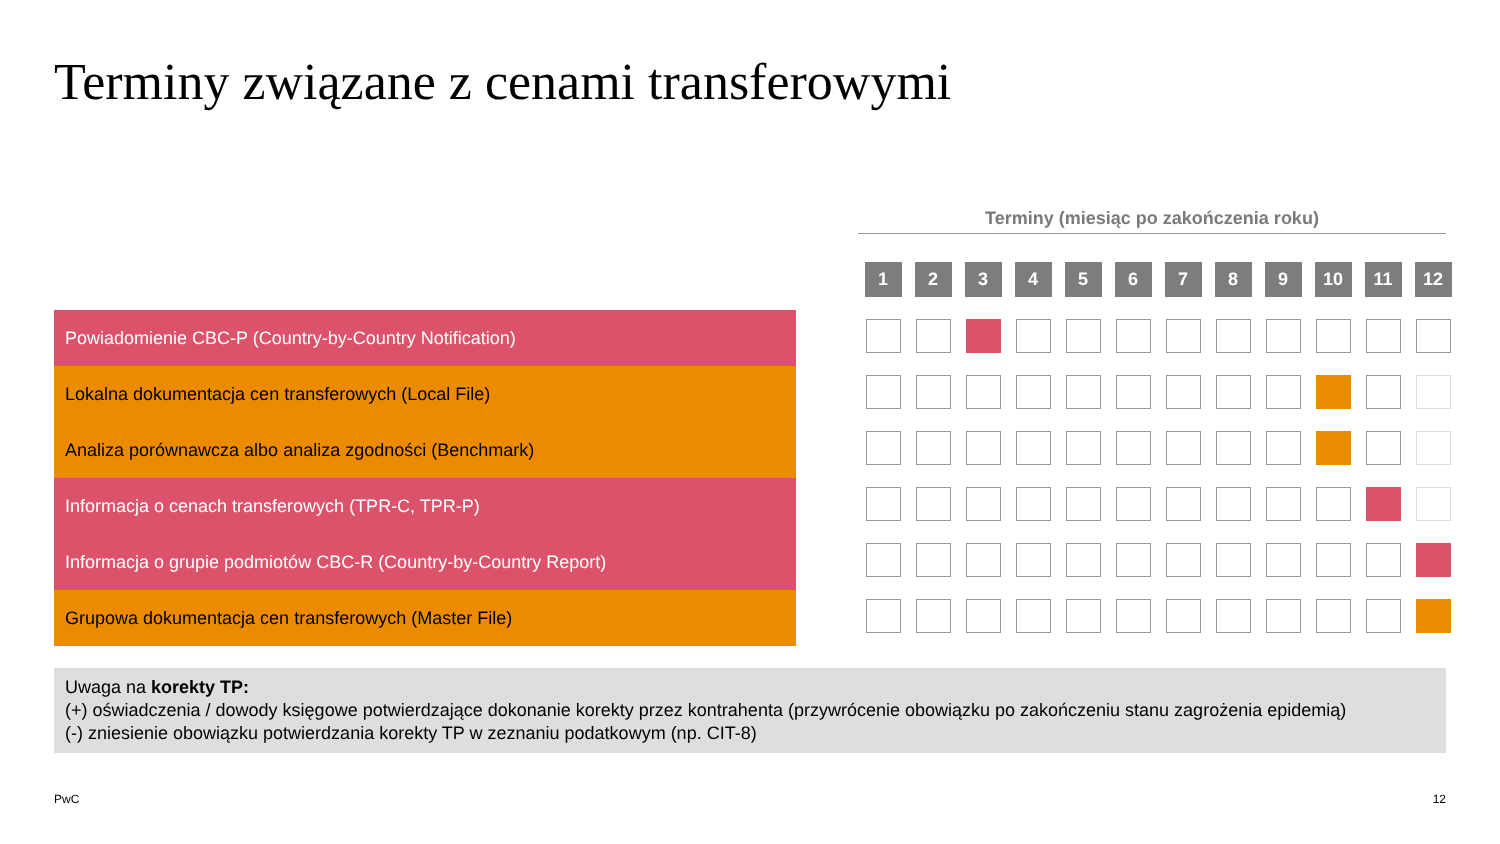Terminy związane z cenami transferowymi
Terminy (miesiąc po zakończenia roku)
| | | 1 | 2 | 3 | 4 | 5 | 6 | 7 | 8 | 9 | 10 | 11 | 12 |
| --- | --- | --- | --- | --- | --- | --- | --- | --- | --- | --- | --- | --- | --- |
| Powiadomienie CBC-P (Country-by-Country Notification) | | | | | | | | | | | | | |
| Lokalna dokumentacja cen transferowych (Local File) | | | | | | | | | | | | | |
| Analiza porównawcza albo analiza zgodności (Benchmark) | | | | | | | | | | | | | |
| Informacja o cenach transferowych (TPR-C, TPR-P) | | | | | | | | | | | | | |
| Informacja o grupie podmiotów CBC-R (Country-by-Country Report) | | | | | | | | | | | | | |
| Grupowa dokumentacja cen transferowych (Master File) | | | | | | | | | | | | | |
Uwaga na korekty TP:
(+) oświadczenia / dowody księgowe potwierdzające dokonanie korekty przez kontrahenta (przywrócenie obowiązku po zakończeniu stanu zagrożenia epidemią)
(-) zniesienie obowiązku potwierdzania korekty TP w zeznaniu podatkowym (np. CIT-8)
PwC 12